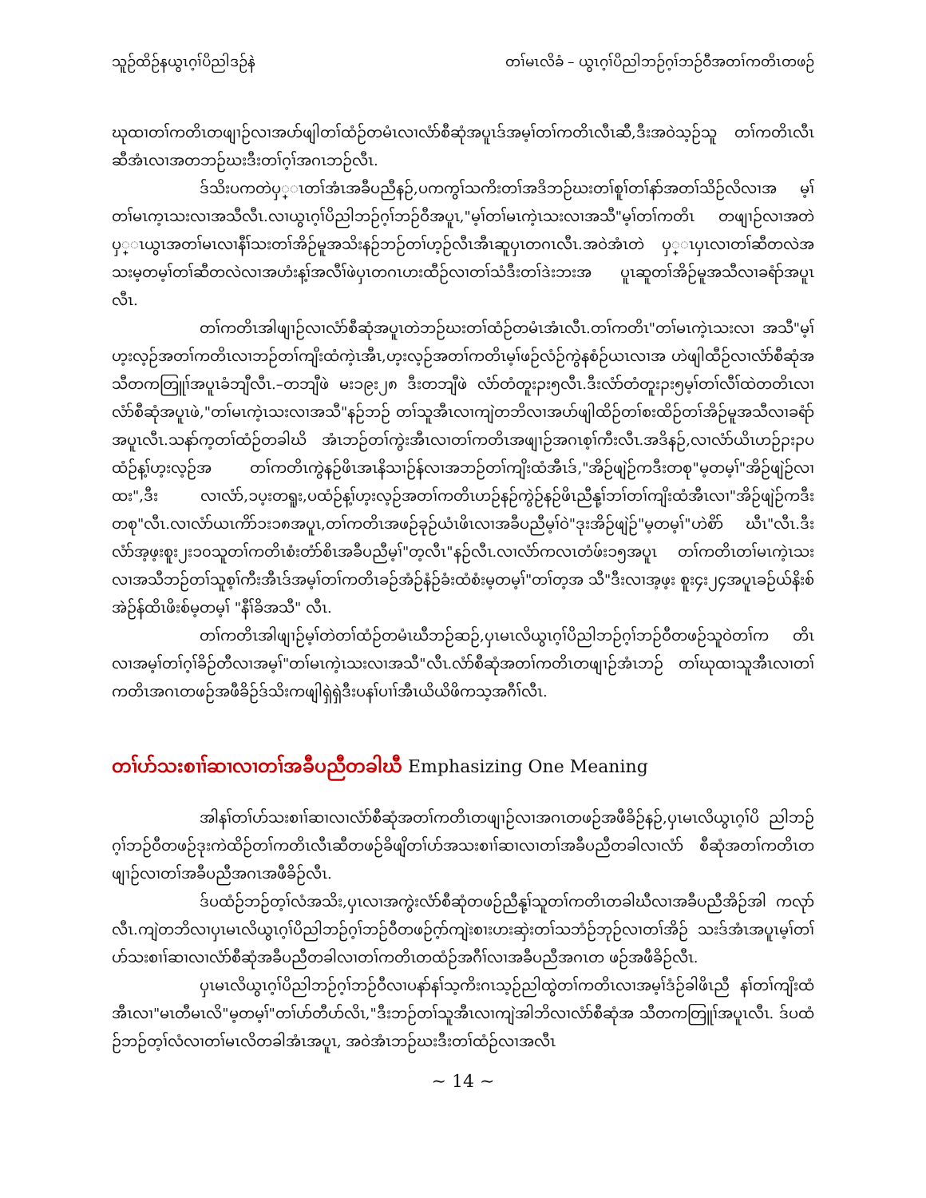သူဉ်ထိဉ်နယွၤဂ့ၢ်ပိညါဒဉ်နဲ တၢ်မၤလိခံ – ယွၤဂ့ၢ်ပိညါဘဉ်ဂ့ၢ်ဘဉ်ဝီအတၢ်ကတိၤတဖဉ်
ဃုထၢတၢ်ကတိၤတဖျၢဉ်လၢအပာ်ဖျါတၢ်ထံဉ်တမံၤလၢလံာ်စီဆုံအပူၤဒ်အမ့ၢ်တၢ်ကတိၤလီၤဆီ,ဒီးအဝဲသ့ဉ်သူ တၢ်ကတိၤလီၤဆီအံၤလၢအတဘဉ်ဃးဒီးတၢ်ဂ့ၢ်အဂၤဘဉ်လီၤ.
ဒ်သိးပကတဲပှ္ၤတၢ်အံၤအခီပညီနဉ်,ပကကွၢ်သကိးတၢ်အဒိဘဉ်ဃးတၢ်စူၢ်တၢ်နာ်အတၢ်သိဉ်လိလၢအ မ့ၢ်တၢ်မၤက့ၤသးလၢအသီလီၤ.လၢယွၤဂ့ၢ်ပိညါဘဉ်ဂ့ၢ်ဘဉ်ဝီအပူၤ,"မ့ၢ်တၢ်မၤကဲ့ၤသးလၢအသီ"မ့ၢ်တၢ်ကတိၤ တဖျၢဉ်လၢအတဲပှ္ၤယွၤအတၢ်မၤလၢနီၢ်သးတၢ်အိဉ်မူအသိးနဉ်ဘဉ်တၢ်ဟ့ဉ်လီၤအီၤဆူပှၤတဂၤလီၤ.အဝဲအံၤတဲ ပှ္ၤပှၤလၢတၢ်ဆီတလဲအသးမ့တမ့ၢ်တၢ်ဆီတလဲလၢအဟံးန့ၢ်အလီၢ်ဖဲပှၤတဂၤဟးထီဉ်လၢတၢ်သံဒီးတၢ်ဒဲးဘးအ ပူၤဆူတၢ်အိဉ်မူအသီလၢခရံာ်အပူၤလီၤ.
တၢ်ကတိၤအါဖျၢဉ်လၢလံာ်စီဆုံအပူၤတဲဘဉ်ဃးတၢ်ထံဉ်တမံၤအံၤလီၤ.တၢ်ကတိၤ"တၢ်မၤကဲ့ၤသးလၢ အသီ"မ့ၢ်ဟ့းလ့ဉ်အတၢ်ကတိၤလၢဘဉ်တၢ်ကျိးထံကဲ့ၤအီၤ,ဟ့းလ့ဉ်အတၢ်ကတိၤမ့ၢ်ဖဉ်လံဉ်ကွဲနစံဉ်ယၤလၢအ ဟဲဖျါထီဉ်လၢလံာ်စီဆုံအသီတကတြူၢ်အပူၤခံဘျီလီၤ.–တဘျီဖဲ မးၥ၉း၂၈ ဒီးတဘျီဖဲ လံာ်တံတူးၣး၅လီၤ.ဒီးလံာ်တံတူးၣး၅မ့ၢ်တၢ်လီၢ်ထဲတတိၤလၢလံာ်စီဆုံအပူၤဖဲ,"တၢ်မၤကဲ့ၤသးလၢအသီ"နဉ်ဘဉ် တၢ်သူအီၤလၢကျဲတဘိလၢအပာ်ဖျါထိဉ်တၢ်စးထိဉ်တၢ်အိဉ်မူအသီလၢခရံာ်အပူၤလီၤ.သနာ်က့တၢ်ထံဉ်တခါဃိ အံၤဘဉ်တၢ်ကွဲးအီၤလၢတၢ်ကတိၤအဖျၢဉ်အဂၤစ့ၢ်ကီးလီၤ.အဒိနဉ်,လၢလံာ်ယိၤဟဉ်ၣးၣပထံဉ်န့ၢ်ဟ့းလ့ဉ်အ တၢ်ကတိၤကွဲနဉ်ဖိၤအၤနိသၢဉ်န်လၢအဘဉ်တၢ်ကျိးထံအီၤဒ်,"အိဉ်ဖျဲဉ်ကဒီးတစု"မ့တမ့ၢ်"အိဉ်ဖျဲဉ်လၢထး",ဒီး လၢလံာ်,ၥပ့းတရူး,ပထံဉ်န့ၢ်ဟ့းလ့ဉ်အတၢ်ကတိၤဟဉ်နဉ်ကွဲဉ်နဉ်ဖိၤညီနု့ၢ်ဘၢ်တၢ်ကျိးထံအီၤလၢ"အိဉ်ဖျဲဉ်ကဒီး တစု"လီၤ.လၢလံာ်ယၤကိာ်ၥးၥ၈အပူၤ,တၢ်ကတိၤအဖဉ်ခုဉ်ယံၤဖိၤလၢအခီပညီမ့ၢ်ဝဲ"ဒုးအိဉ်ဖျဲဉ်"မ့တမ့ၢ်"ဟဲစိာ် ဃီၤ"လီၤ.ဒီးလံာ်အ့ဖ့းစူး၂းၥ၀သူတၢ်ကတိၤစံးတံာ်စိၤအခီပညီမ့ၢ်"တ့လီၤ"နဉ်လီၤ.လၢလံာ်ကလၤတံဖ်းၥ၅အပူၤ တၢ်ကတိၤတၢ်မၤကဲ့ၤသးလၢအသီဘဉ်တၢ်သူစ့ၢ်ကီးအီၤဒ်အမ့ၢ်တၢ်ကတိၤခဉ်အံဉ်နံဉ်ခံးထံစံးမ့တမ့ၢ်"တၢ်တ့အ သီ"ဒီးလၢအ့ဖ့း စူး၄း၂၄အပူၤခဉ်ယ်နိးစ်အဲဉ်န်ထိၤဖိးစ်မ့တမ့ၢ် "နီၢ်ခိအသီ" လီၤ.
တၢ်ကတိၤအါဖျၢဉ်မ့ၢ်တဲတၢ်ထံဉ်တမံၤဃီဘဉ်ဆဉ်,ပှၤမၤလိယွၤဂ့ၢ်ပိညါဘဉ်ဂ့ၢ်ဘဉ်ဝီတဖဉ်သူဝဲတၢ်က တိၤလၢအမ့ၢ်တၢ်ဂ့ၢ်ခိဉ်တီလၢအမ့ၢ်"တၢ်မၤကဲ့ၤသးလၢအသီ"လီၤ.လံာ်စီဆုံအတၢ်ကတိၤတဖျၢဉ်အံၤဘဉ် တၢ်ဃုထၢသူအီၤလၢတၢ်ကတိၤအဂၤတဖဉ်အဖီခိဉ်ဒ်သိးကဖျါရှဲရှဲဒီးပနၢ်ပၢၢ်အီၤယိယိဖိကသ့အဂီၢ်လီၤ.
တၢ်ပာ်သးစၢၢ်ဆၢလၢတၢ်အခီပညီတခါဃီ Emphasizing One Meaning
အါနၢ်တၢ်ပာ်သးစၢၢ်ဆၢလၢလံာ်စီဆုံအတၢ်ကတိၤတဖျၢဉ်လၢအဂၤတဖဉ်အဖီခိဉ်နဉ်,ပှၤမၤလိယွၤဂ့ၢ်ပိ ညါဘဉ်ဂ့ၢ်ဘဉ်ဝီတဖဉ်ဒုးကဲထိဉ်တၢ်ကတိၤလီၤဆီတဖဉ်ခိဖျိတၢ်ပာ်အသးစၢၢ်ဆၢလၢတၢ်အခီပညီတခါလၢလံာ် စီဆုံအတၢ်ကတိၤတဖျၢဉ်လၢတၢ်အခီပညီအဂၤအဖီခိဉ်လီၤ.
ဒ်ပထံဉ်ဘဉ်တ့ၢ်လံအသိး,ပှၤလၢအကွဲးလံာ်စီဆုံတဖဉ်ညီနု့ၢ်သူတၢ်ကတိၤတခါဃီလၢအခီပညီအိဉ်အါ ကလုာ်လီၤ.ကျဲတဘိလၢပှၤမၤလိယွၤဂ့ၢ်ပိညါဘဉ်ဂ့ၢ်ဘဉ်ဝီတဖဉ်ဂ့ာ်ကျဲးစၢးဟးဆှဲးတၢ်သဘံဉ်ဘုဉ်လၢတၢ်အိဉ် သးဒ်အံၤအပူၤမ့ၢ်တၢ်ပာ်သးစၢၢ်ဆၢလၢလံာ်စီဆုံအခီပညီတခါလၢတၢ်ကတိၤတထံဉ်အဂီၢ်လၢအခီပညီအဂၤတ ဖဉ်အဖီခိဉ်လီၤ.
ပှၤမၤလိယွၤဂ့ၢ်ပိညါဘဉ်ဂ့ၢ်ဘဉ်ဝီလၢပနာ်နၢ်သ့ကိးဂၤသ့ဉ်ညါထွဲတၢ်ကတိၤလၢအမ့ၢ်ဒံဉ်ခါဖိၤညီ နၢ်တၢ်ကျိးထံအီၤလၢ"မၤတီမၤလိ"မ့တမ့ၢ်"တၢ်ပာ်တီပာ်လိၤ,"ဒီးဘဉ်တၢ်သူအီၤလၢကျဲအါဘိလၢလံာ်စီဆုံအ သီတကတြူၢ်အပူၤလီၤ. ဒ်ပထံဉ်ဘဉ်တ့ၢ်လံလၢတၢ်မၤလိတခါအံၤအပူၤ, အဝဲအံၤဘဉ်ဃးဒီးတၢ်ထံဉ်လၢအလီၤ
~ 14 ~